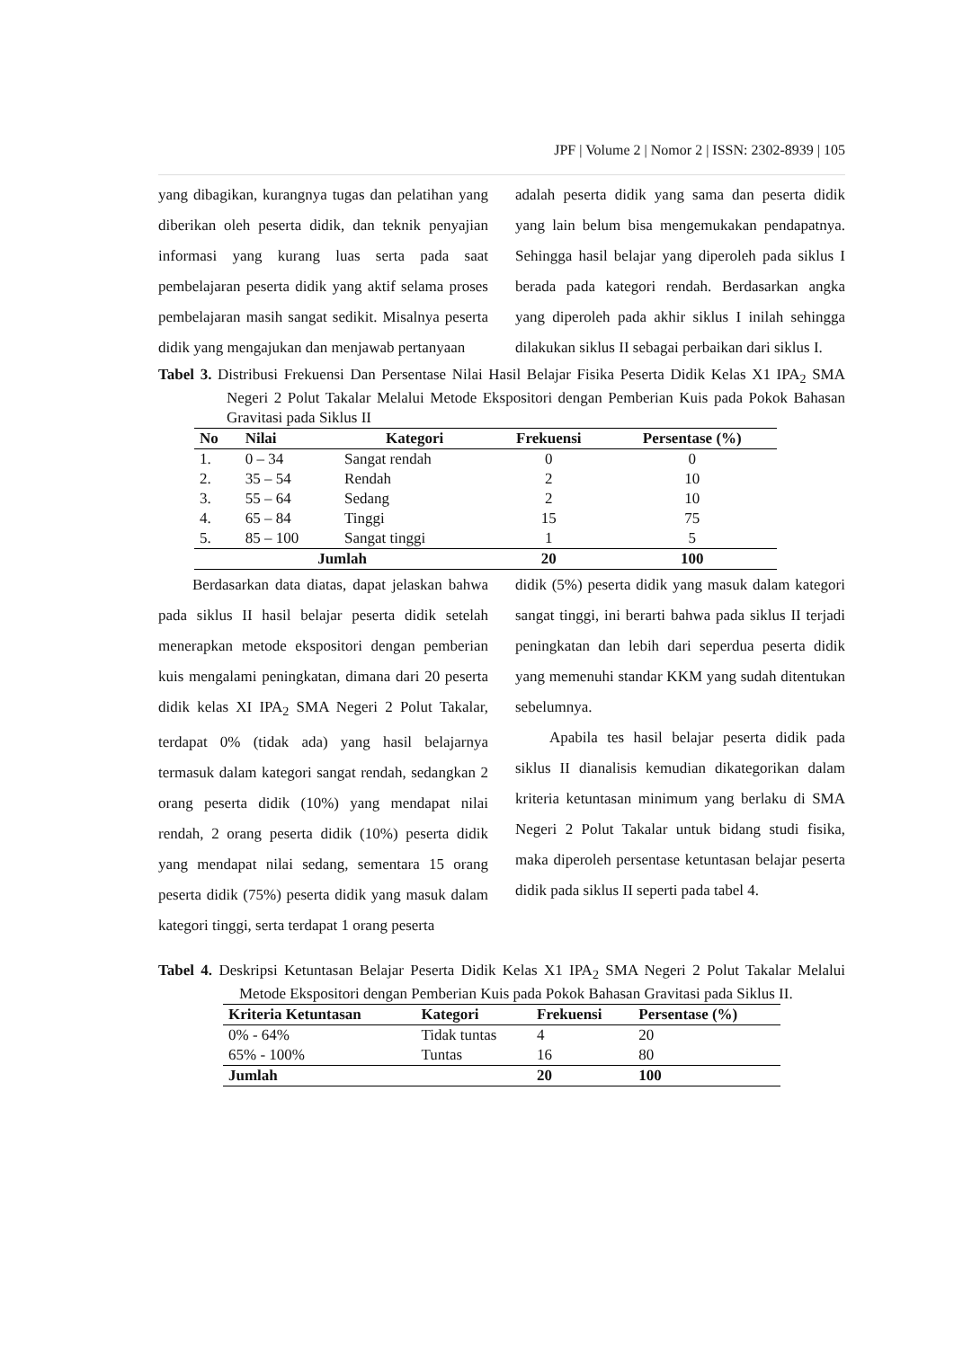JPF | Volume 2 | Nomor 2 | ISSN: 2302-8939 | 105
yang dibagikan, kurangnya tugas dan pelatihan yang diberikan oleh peserta didik, dan teknik penyajian informasi yang kurang luas serta pada saat pembelajaran peserta didik yang aktif selama proses pembelajaran masih sangat sedikit. Misalnya peserta didik yang mengajukan dan menjawab pertanyaan
adalah peserta didik yang sama dan peserta didik yang lain belum bisa mengemukakan pendapatnya. Sehingga hasil belajar yang diperoleh pada siklus I berada pada kategori rendah. Berdasarkan angka yang diperoleh pada akhir siklus I inilah sehingga dilakukan siklus II sebagai perbaikan dari siklus I.
Tabel 3. Distribusi Frekuensi Dan Persentase Nilai Hasil Belajar Fisika Peserta Didik Kelas X1 IPA<sub>2</sub> SMA Negeri 2 Polut Takalar Melalui Metode Ekspositori dengan Pemberian Kuis pada Pokok Bahasan Gravitasi pada Siklus II
| No | Nilai | Kategori | Frekuensi | Persentase (%) |
| --- | --- | --- | --- | --- |
| 1. | 0 – 34 | Sangat rendah | 0 | 0 |
| 2. | 35 – 54 | Rendah | 2 | 10 |
| 3. | 55 – 64 | Sedang | 2 | 10 |
| 4. | 65 – 84 | Tinggi | 15 | 75 |
| 5. | 85 – 100 | Sangat tinggi | 1 | 5 |
| Jumlah | | | 20 | 100 |
Berdasarkan data diatas, dapat jelaskan bahwa pada siklus II hasil belajar peserta didik setelah menerapkan metode ekspositori dengan pemberian kuis mengalami peningkatan, dimana dari 20 peserta didik kelas XI IPA<sub>2</sub> SMA Negeri 2 Polut Takalar, terdapat 0% (tidak ada) yang hasil belajarnya termasuk dalam kategori sangat rendah, sedangkan 2 orang peserta didik (10%) yang mendapat nilai rendah, 2 orang peserta didik (10%) peserta didik yang mendapat nilai sedang, sementara 15 orang peserta didik (75%) peserta didik yang masuk dalam kategori tinggi, serta terdapat 1 orang peserta
didik (5%) peserta didik yang masuk dalam kategori sangat tinggi, ini berarti bahwa pada siklus II terjadi peningkatan dan lebih dari seperdua peserta didik yang memenuhi standar KKM yang sudah ditentukan sebelumnya.
Apabila tes hasil belajar peserta didik pada siklus II dianalisis kemudian dikategorikan dalam kriteria ketuntasan minimum yang berlaku di SMA Negeri 2 Polut Takalar untuk bidang studi fisika, maka diperoleh persentase ketuntasan belajar peserta didik pada siklus II seperti pada tabel 4.
Tabel 4. Deskripsi Ketuntasan Belajar Peserta Didik Kelas X1 IPA<sub>2</sub> SMA Negeri 2 Polut Takalar Melalui Metode Ekspositori dengan Pemberian Kuis pada Pokok Bahasan Gravitasi pada Siklus II.
| Kriteria Ketuntasan | Kategori | Frekuensi | Persentase (%) |
| --- | --- | --- | --- |
| 0% - 64% | Tidak tuntas | 4 | 20 |
| 65% - 100% | Tuntas | 16 | 80 |
| Jumlah | | 20 | 100 |